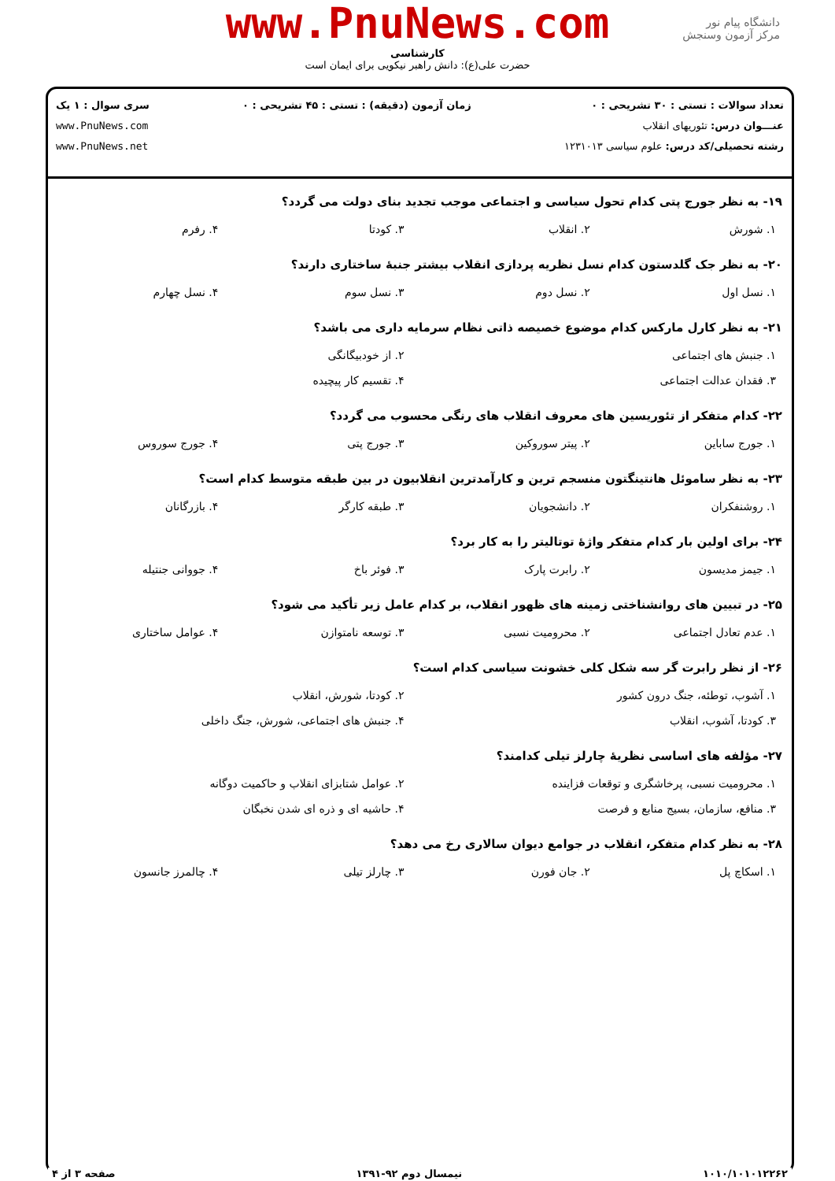www.PnuNews.com
کارشناسی
حضرت علی(ع): دانش راهبر نیکویی برای ایمان است
دانشگاه پیام نور
مرکز آزمون وسنجش
تعداد سوالات : تستی : ۳۰ تشریحی : ۰
عنـــوان درس: تئوریهای انقلاب
رشته تحصیلی/کد درس: علوم سیاسی ۱۲۳۱۰۱۳
زمان آزمون (دقیقه) : تستی : ۴۵ تشریحی : ۰
سری سوال : ۱ یک
www.PnuNews.com
www.PnuNews.net
۱۹- به نظر جورج پتی کدام تحول سیاسی و اجتماعی موجب تجدید بنای دولت می گردد؟
| ۱. شورش | ۲. انقلاب | ۳. کودتا | ۴. رفرم |
۲۰- به نظر جک گلدستون کدام نسل نظریه پردازی انقلاب بیشتر جنبهٔ ساختاری دارند؟
| ۱. نسل اول | ۲. نسل دوم | ۳. نسل سوم | ۴. نسل چهارم |
۲۱- به نظر کارل مارکس کدام موضوع خصیصه ذاتی نظام سرمایه داری می باشد؟
| ۱. جنبش های اجتماعی | ۲. از خودبیگانگی |
| ۳. فقدان عدالت اجتماعی | ۴. تقسیم کار پیچیده |
۲۲- کدام متفکر از تئوریسین های معروف انقلاب های رنگی محسوب می گردد؟
| ۱. جورج ساباین | ۲. پیتر سوروکین | ۳. جورج پتی | ۴. جورج سوروس |
۲۳- به نظر ساموئل هانتینگتون منسجم ترین و کارآمدترین انقلابیون در بین طبقه متوسط کدام است؟
| ۱. روشنفکران | ۲. دانشجویان | ۳. طبقه کارگر | ۴. بازرگانان |
۲۴- برای اولین بار کدام متفکر واژهٔ توتالیتر را به کار برد؟
| ۱. جیمز مدیسون | ۲. رابرت پارک | ۳. فوئر باخ | ۴. جووانی جنتیله |
۲۵- در تبیین های روانشناختی زمینه های ظهور انقلاب، بر کدام عامل زیر تأکید می شود؟
| ۱. عدم تعادل اجتماعی | ۲. محرومیت نسبی | ۳. توسعه نامتوازن | ۴. عوامل ساختاری |
۲۶- از نظر رابرت گر سه شکل کلی خشونت سیاسی کدام است؟
| ۱. آشوب، توطئه، جنگ درون کشور | ۲. کودتا، شورش، انقلاب |
| ۳. کودتا، آشوب، انقلاب | ۴. جنبش های اجتماعی، شورش، جنگ داخلی |
۲۷- مؤلفه های اساسی نظریهٔ چارلز تیلی کدامند؟
| ۱. محرومیت نسبی، پرخاشگری و توقعات فزاینده | ۲. عوامل شتابزای انقلاب و حاکمیت دوگانه |
| ۳. منافع، سازمان، بسیج منابع و فرصت | ۴. حاشیه ای و ذره ای شدن نخبگان |
۲۸- به نظر کدام متفکر، انقلاب در جوامع دیوان سالاری رخ می دهد؟
| ۱. اسکاچ پل | ۲. جان فورن | ۳. چارلز تیلی | ۴. چالمرز جانسون |
۱۰۱۰/۱۰۱۰۱۲۲۶۲ نیمسال دوم ۹۲-۱۳۹۱ صفحه ۳ از ۴